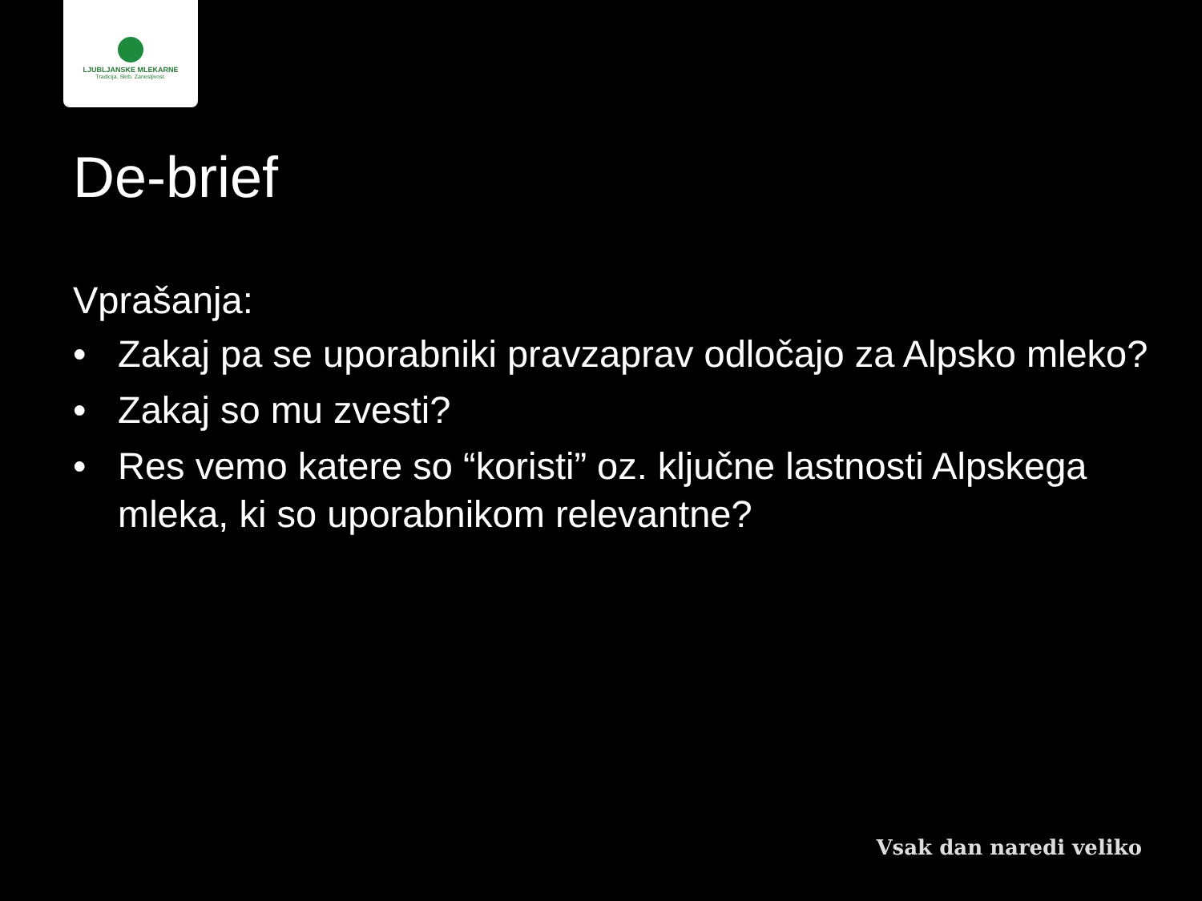LJUBLJANSKE MLEKARNE
Tradicija. Skrb. Zanesljivost.
De-brief
Vprašanja:
• Zakaj pa se uporabniki pravzaprav odločajo za Alpsko mleko?
• Zakaj so mu zvesti?
• Res vemo katere so “koristi” oz. ključne lastnosti Alpskega mleka, ki so uporabnikom relevantne?
Vsak dan naredi veliko